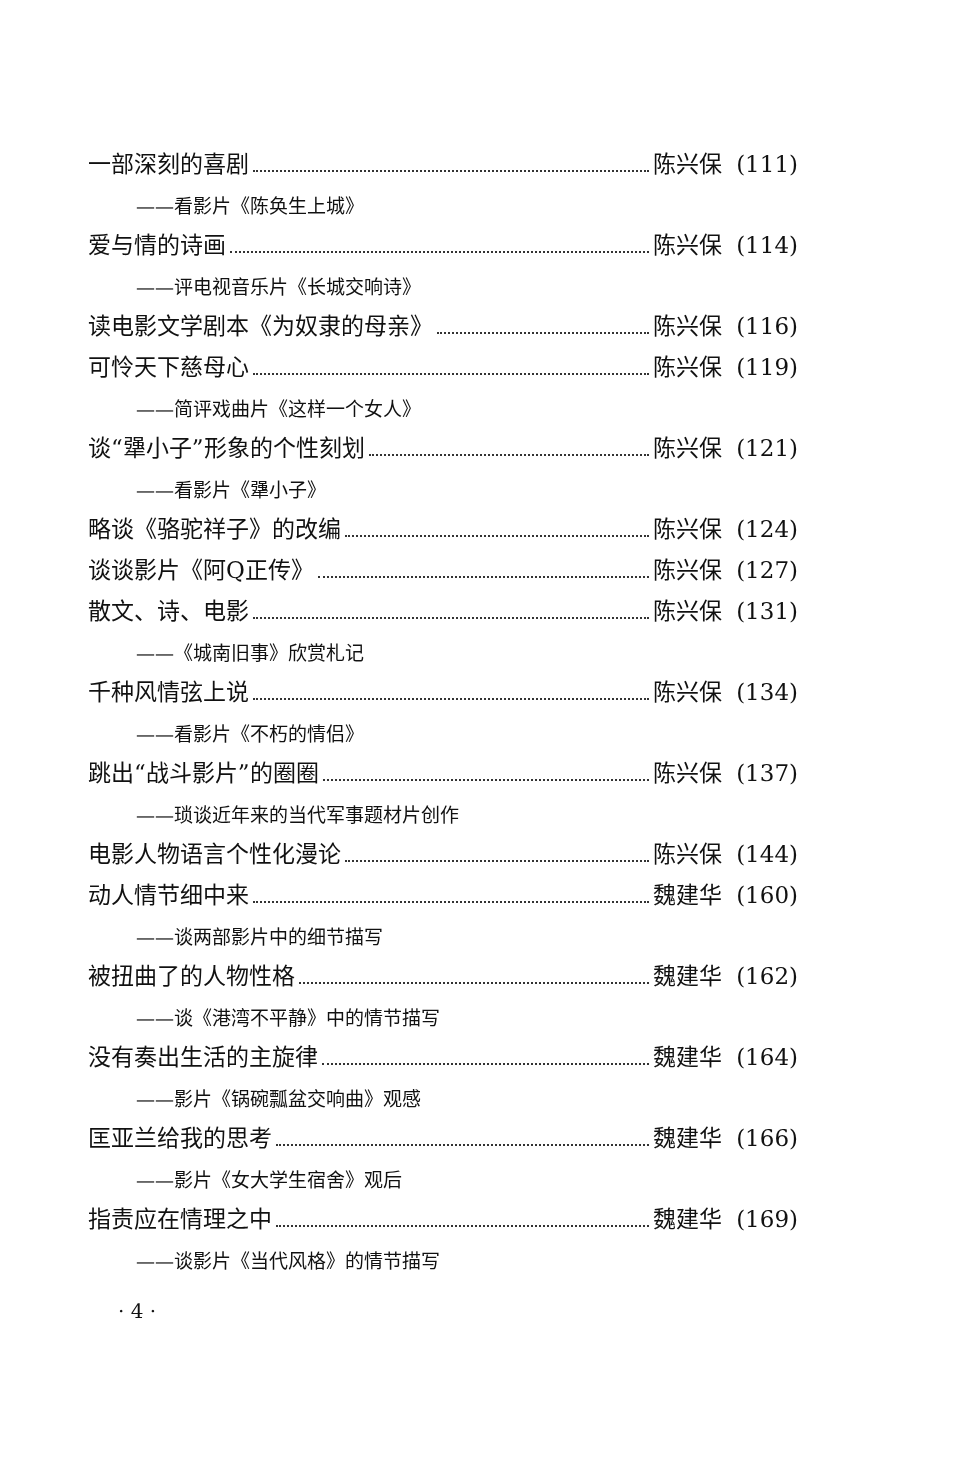一部深刻的喜剧 陈兴保 (111)
——看影片《陈奂生上城》
爱与情的诗画 陈兴保 (114)
——评电视音乐片《长城交响诗》
读电影文学剧本《为奴隶的母亲》 陈兴保 (116)
可怜天下慈母心 陈兴保 (119)
——简评戏曲片《这样一个女人》
谈“犟小子”形象的个性刻划 陈兴保 (121)
——看影片《犟小子》
略谈《骆驼祥子》的改编 陈兴保 (124)
谈谈影片《阿Q正传》 陈兴保 (127)
散文、诗、电影 陈兴保 (131)
——《城南旧事》欣赏札记
千种风情弦上说 陈兴保 (134)
——看影片《不朽的情侣》
跳出“战斗影片”的圈圈 陈兴保 (137)
——琐谈近年来的当代军事题材片创作
电影人物语言个性化漫论 陈兴保 (144)
动人情节细中来 魏建华 (160)
——谈两部影片中的细节描写
被扭曲了的人物性格 魏建华 (162)
——谈《港湾不平静》中的情节描写
没有奏出生活的主旋律 魏建华 (164)
——影片《锅碗瓢盆交响曲》观感
匡亚兰给我的思考 魏建华 (166)
——影片《女大学生宿舍》观后
指责应在情理之中 魏建华 (169)
——谈影片《当代风格》的情节描写
· 4 ·